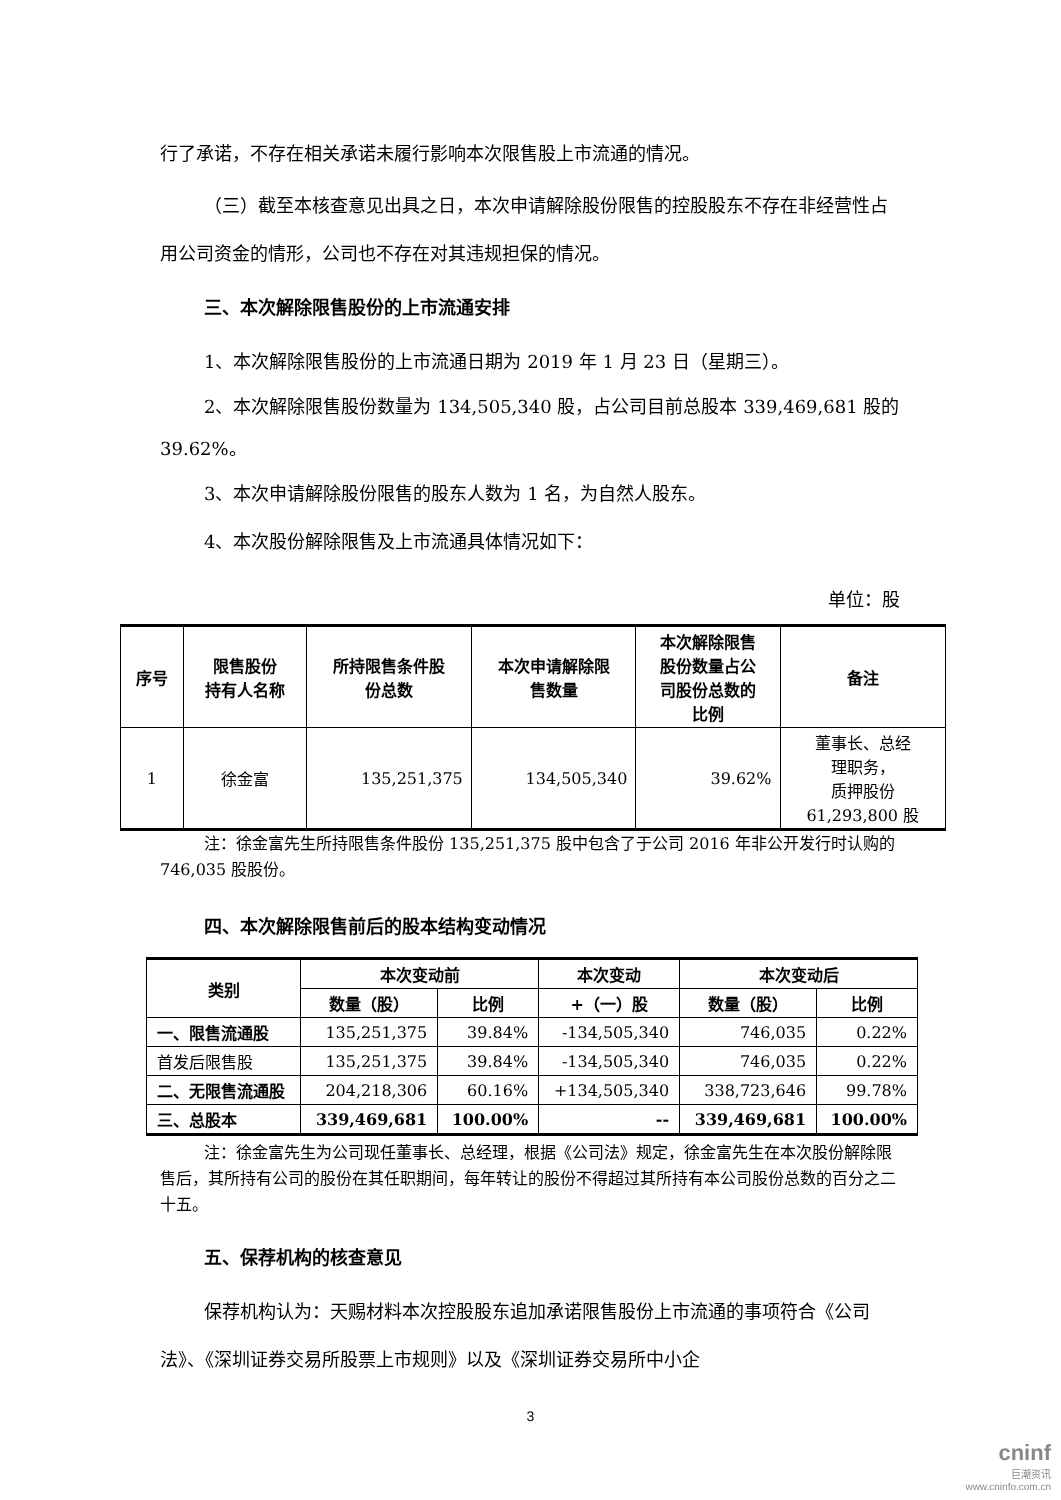行了承诺，不存在相关承诺未履行影响本次限售股上市流通的情况。
（三）截至本核查意见出具之日，本次申请解除股份限售的控股股东不存在非经营性占用公司资金的情形，公司也不存在对其违规担保的情况。
三、本次解除限售股份的上市流通安排
1、本次解除限售股份的上市流通日期为 2019 年 1 月 23 日（星期三）。
2、本次解除限售股份数量为 134,505,340 股，占公司目前总股本 339,469,681 股的 39.62%。
3、本次申请解除股份限售的股东人数为 1 名，为自然人股东。
4、本次股份解除限售及上市流通具体情况如下：
单位：股
| 序号 | 限售股份 持有人名称 | 所持限售条件股 份总数 | 本次申请解除限 售数量 | 本次解除限售 股份数量占公 司股份总数的 比例 | 备注 |
| --- | --- | --- | --- | --- | --- |
| 1 | 徐金富 | 135,251,375 | 134,505,340 | 39.62% | 董事长、总经 理职务， 质押股份 61,293,800 股 |
注：徐金富先生所持限售条件股份 135,251,375 股中包含了于公司 2016 年非公开发行时认购的 746,035 股股份。
四、本次解除限售前后的股本结构变动情况
| 类别 | 本次变动前 | | 本次变动 | 本次变动后 | |
| --- | --- | --- | --- | --- | --- |
| | 数量（股） | 比例 | +（一）股 | 数量（股） | 比例 |
| 一、限售流通股 | 135,251,375 | 39.84% | -134,505,340 | 746,035 | 0.22% |
| 首发后限售股 | 135,251,375 | 39.84% | -134,505,340 | 746,035 | 0.22% |
| 二、无限售流通股 | 204,218,306 | 60.16% | +134,505,340 | 338,723,646 | 99.78% |
| 三、总股本 | 339,469,681 | 100.00% | -- | 339,469,681 | 100.00% |
注：徐金富先生为公司现任董事长、总经理，根据《公司法》规定，徐金富先生在本次股份解除限售后，其所持有公司的股份在其任职期间，每年转让的股份不得超过其所持有本公司股份总数的百分之二十五。
五、保荐机构的核查意见
保荐机构认为：天赐材料本次控股股东追加承诺限售股份上市流通的事项符合《公司法》、《深圳证券交易所股票上市规则》以及《深圳证券交易所中小企
3
cninf
巨潮资讯
www.cninfo.com.cn